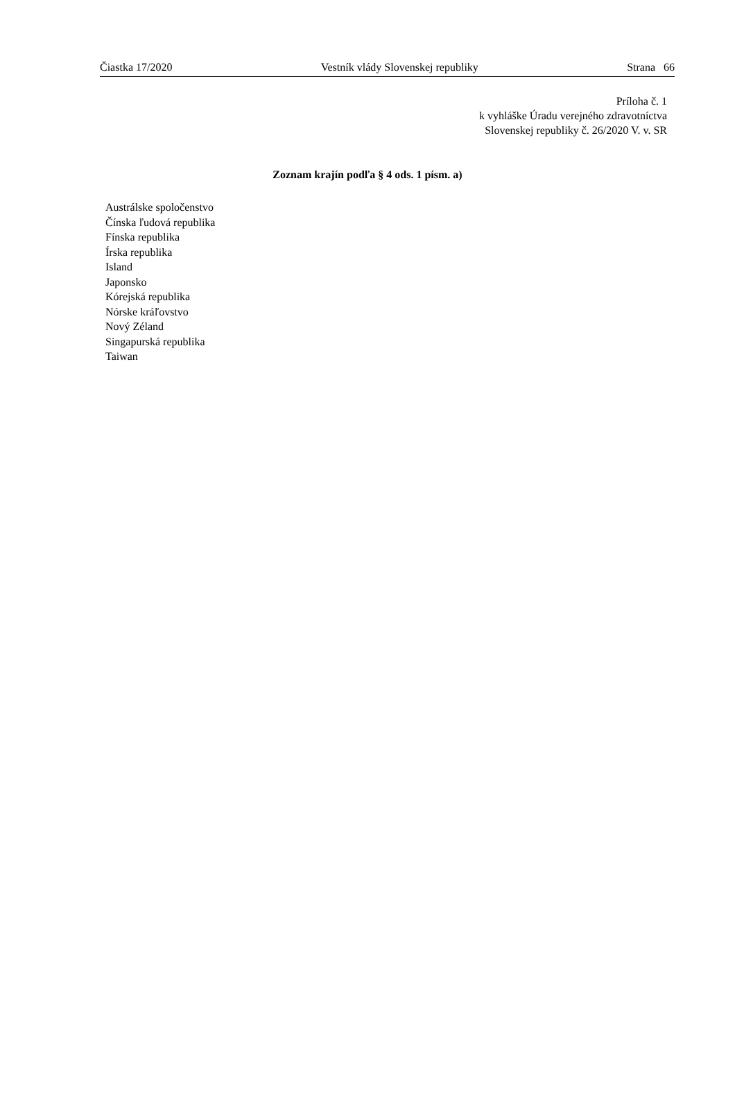Čiastka 17/2020 Vestník vlády Slovenskej republiky Strana 66
Príloha č. 1
k vyhláške Úradu verejného zdravotníctva
Slovenskej republiky č. 26/2020 V. v. SR
Zoznam krajín podľa § 4 ods. 1 písm. a)
Austrálske spoločenstvo
Čínska ľudová republika
Fínska republika
Írska republika
Island
Japonsko
Kórejská republika
Nórske kráľovstvo
Nový Zéland
Singapurská republika
Taiwan